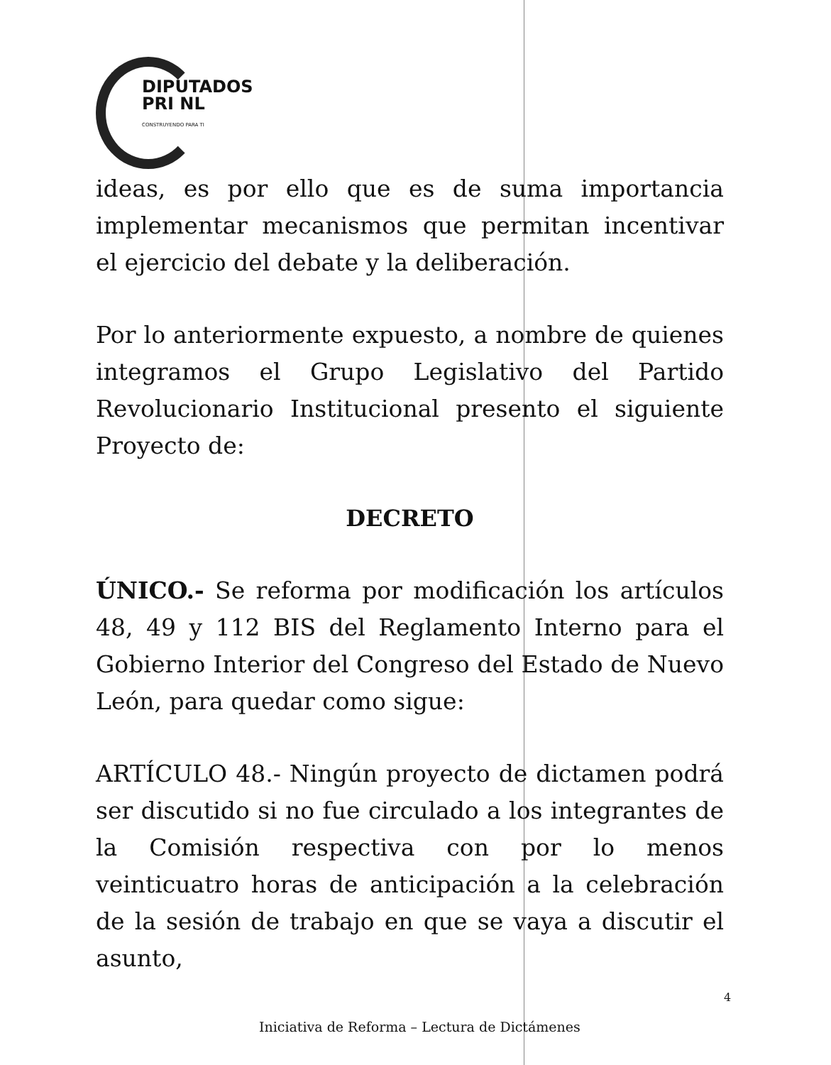DIPUTADOS
PRI NL
CONSTRUYENDO PARA TI
ideas, es por ello que es de suma importancia implementar mecanismos que permitan incentivar el ejercicio del debate y la deliberación.
Por lo anteriormente expuesto, a nombre de quienes integramos el Grupo Legislativo del Partido Revolucionario Institucional presento el siguiente Proyecto de:
DECRETO
ÚNICO.- Se reforma por modificación los artículos 48, 49 y 112 BIS del Reglamento Interno para el Gobierno Interior del Congreso del Estado de Nuevo León, para quedar como sigue:
ARTÍCULO 48.- Ningún proyecto de dictamen podrá ser discutido si no fue circulado a los integrantes de la Comisión respectiva con por lo menos veinticuatro horas de anticipación a la celebración de la sesión de trabajo en que se vaya a discutir el asunto,
4
Iniciativa de Reforma – Lectura de Dictámenes